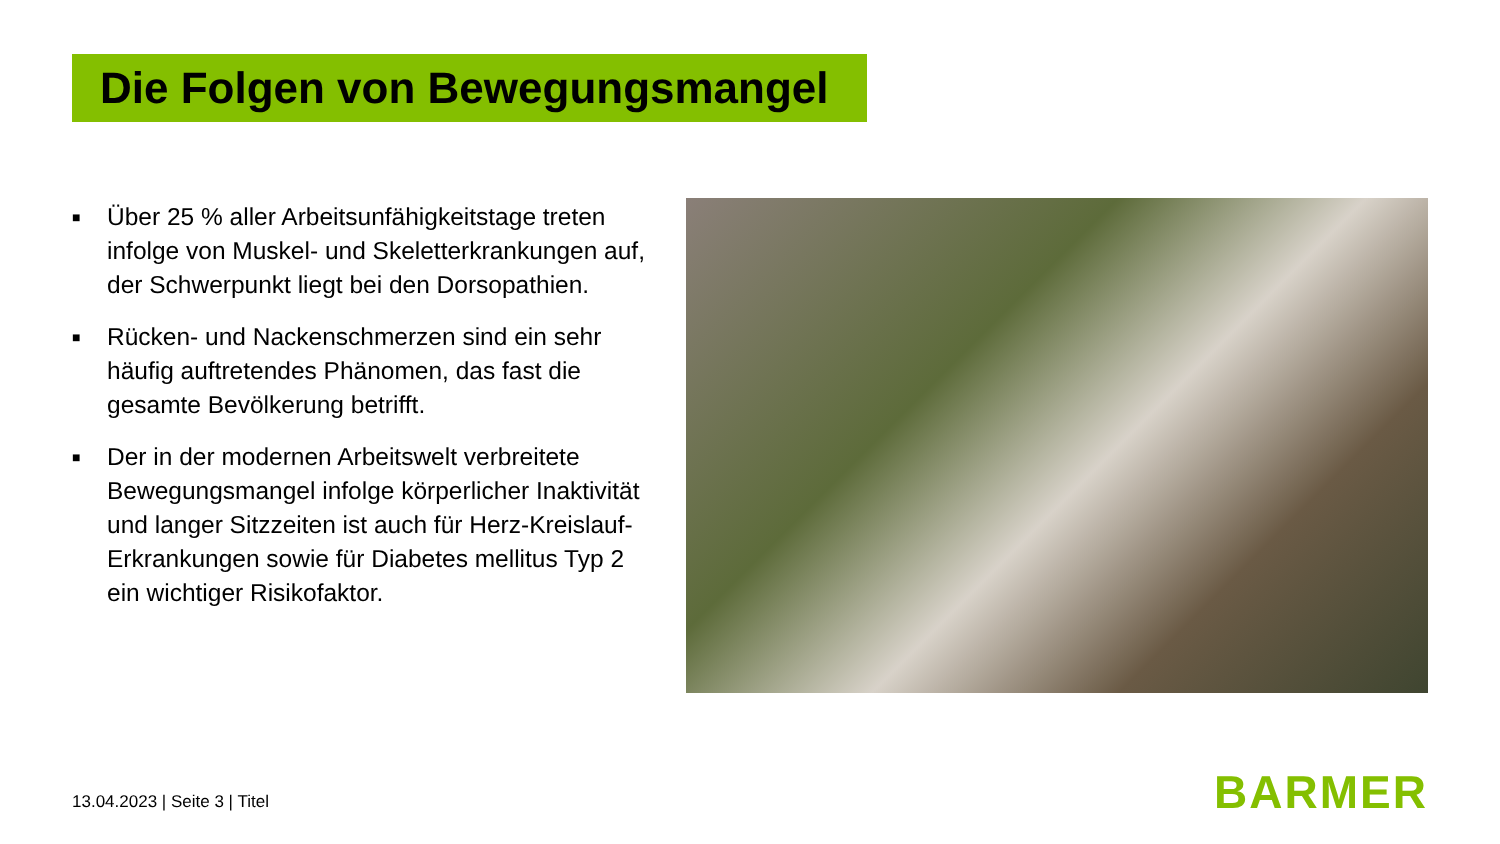Die Folgen von Bewegungsmangel
■ Über 25 % aller Arbeitsunfähigkeitstage treten infolge von Muskel- und Skeletterkrankungen auf, der Schwerpunkt liegt bei den Dorsopathien.
■ Rücken- und Nackenschmerzen sind ein sehr häufig auftretendes Phänomen, das fast die gesamte Bevölkerung betrifft.
■ Der in der modernen Arbeitswelt verbreitete Bewegungsmangel infolge körperlicher Inaktivität und langer Sitzzeiten ist auch für Herz-Kreislauf-Erkrankungen sowie für Diabetes mellitus Typ 2 ein wichtiger Risikofaktor.
13.04.2023 | Seite 3 | Titel BARMER